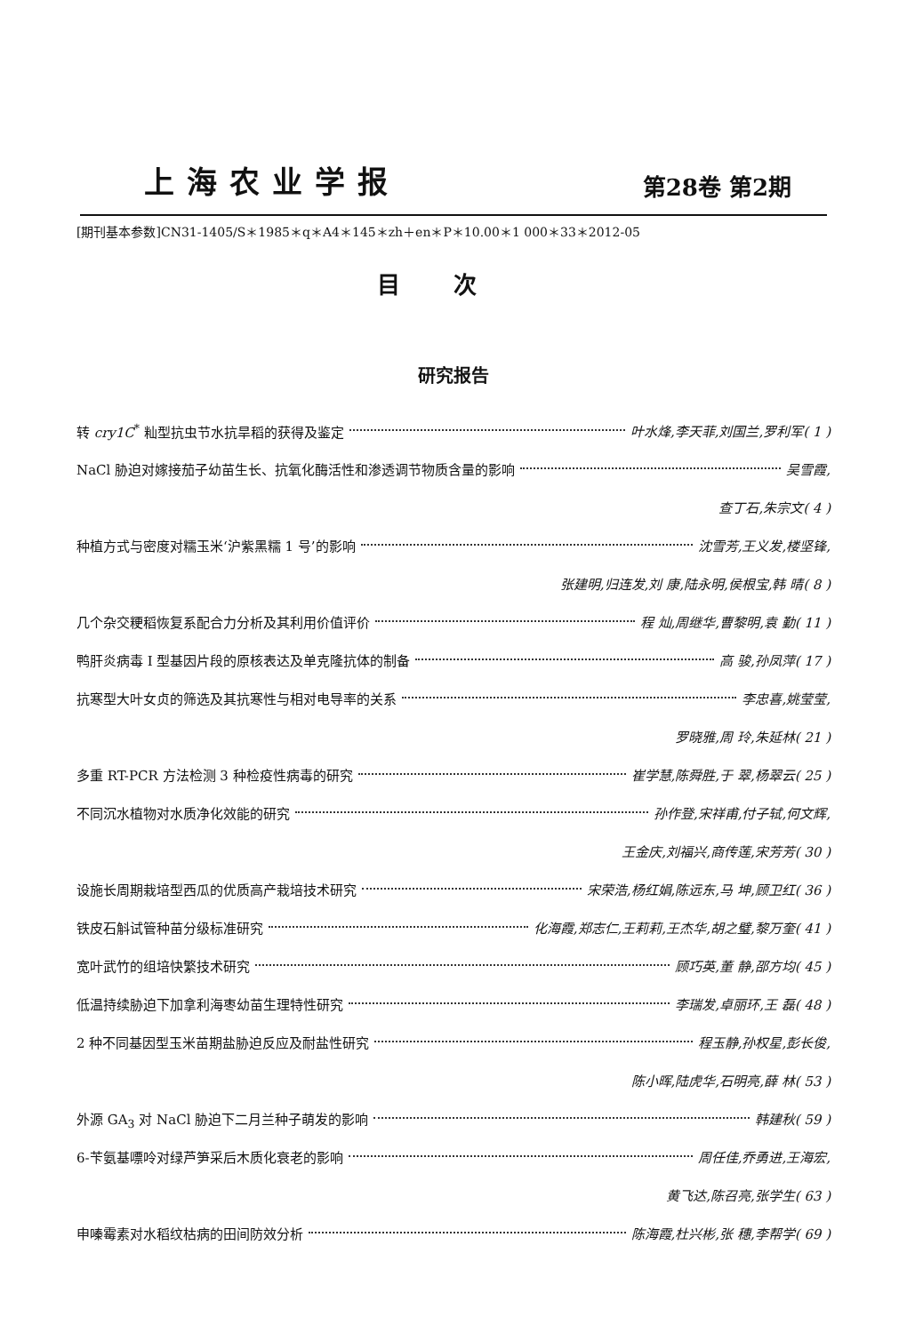上海农业学报
第28卷 第2期
[期刊基本参数]CN31-1405/S＊1985＊q＊A4＊145＊zh＋en＊P＊10.00＊1 000＊33＊2012-05
目次
研究报告
转 cry1C<sup>*</sup> 籼型抗虫节水抗旱稻的获得及鉴定 叶水烽,李天菲,刘国兰,罗利军( 1 )
NaCl 胁迫对嫁接茄子幼苗生长、抗氧化酶活性和渗透调节物质含量的影响 吴雪霞,
查丁石,朱宗文( 4 )
种植方式与密度对糯玉米‘沪紫黑糯 1 号’的影响 沈雪芳,王义发,楼坚锋,
张建明,归连发,刘 康,陆永明,侯根宝,韩 晴( 8 )
几个杂交粳稻恢复系配合力分析及其利用价值评价 程 灿,周继华,曹黎明,袁 勤( 11 )
鸭肝炎病毒 Ⅰ 型基因片段的原核表达及单克隆抗体的制备 高 骏,孙凤萍( 17 )
抗寒型大叶女贞的筛选及其抗寒性与相对电导率的关系 李忠喜,姚莹莹,
罗晓雅,周 玲,朱延林( 21 )
多重 RT-PCR 方法检测 3 种检疫性病毒的研究 崔学慧,陈舜胜,于 翠,杨翠云( 25 )
不同沉水植物对水质净化效能的研究 孙作登,宋祥甫,付子轼,何文辉,
王金庆,刘福兴,商传莲,宋芳芳( 30 )
设施长周期栽培型西瓜的优质高产栽培技术研究 宋荣浩,杨红娟,陈远东,马 坤,顾卫红( 36 )
铁皮石斛试管种苗分级标准研究 化海霞,郑志仁,王莉莉,王杰华,胡之璧,黎万奎( 41 )
宽叶武竹的组培快繁技术研究 顾巧英,董 静,邵方均( 45 )
低温持续胁迫下加拿利海枣幼苗生理特性研究 李瑞发,卓丽环,王 磊( 48 )
2 种不同基因型玉米苗期盐胁迫反应及耐盐性研究 程玉静,孙权星,彭长俊,
陈小晖,陆虎华,石明亮,薛 林( 53 )
外源 GA<sub>3</sub> 对 NaCl 胁迫下二月兰种子萌发的影响 韩建秋( 59 )
6-苄氨基嘌呤对绿芦笋采后木质化衰老的影响 周任佳,乔勇进,王海宏,
黄飞达,陈召亮,张学生( 63 )
申嗪霉素对水稻纹枯病的田间防效分析 陈海霞,杜兴彬,张 穗,李帮学( 69 )